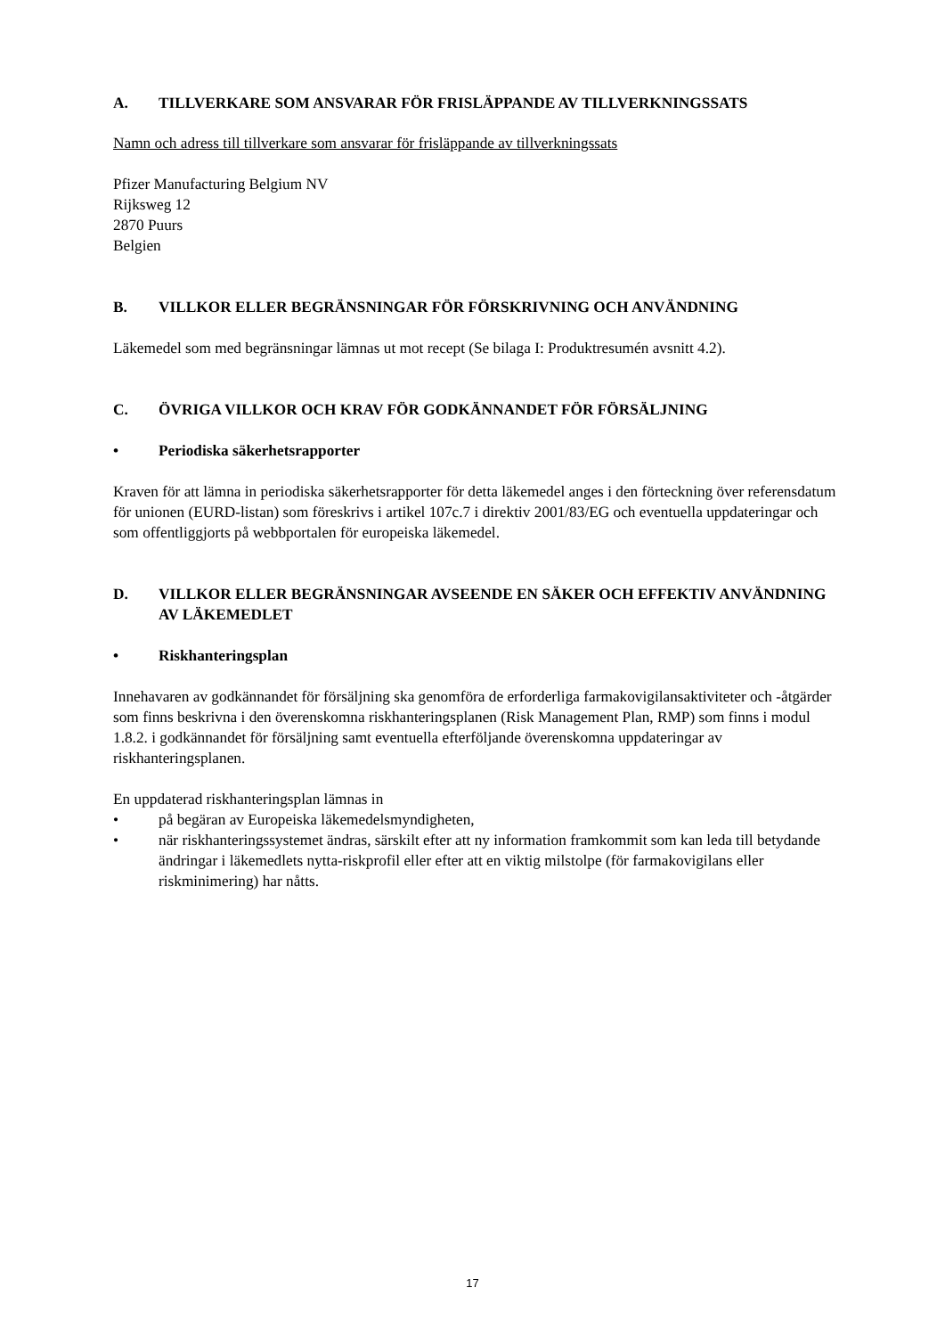A. TILLVERKARE SOM ANSVARAR FÖR FRISLÄPPANDE AV TILLVERKNINGSSATS
Namn och adress till tillverkare som ansvarar för frisläppande av tillverkningssats
Pfizer Manufacturing Belgium NV
Rijksweg 12
2870 Puurs
Belgien
B. VILLKOR ELLER BEGRÄNSNINGAR FÖR FÖRSKRIVNING OCH ANVÄNDNING
Läkemedel som med begränsningar lämnas ut mot recept (Se bilaga I: Produktresumén avsnitt 4.2).
C. ÖVRIGA VILLKOR OCH KRAV FÖR GODKÄNNANDET FÖR FÖRSÄLJNING
• Periodiska säkerhetsrapporter
Kraven för att lämna in periodiska säkerhetsrapporter för detta läkemedel anges i den förteckning över referensdatum för unionen (EURD-listan) som föreskrivs i artikel 107c.7 i direktiv 2001/83/EG och eventuella uppdateringar och som offentliggjorts på webbportalen för europeiska läkemedel.
D. VILLKOR ELLER BEGRÄNSNINGAR AVSEENDE EN SÄKER OCH EFFEKTIV ANVÄNDNING AV LÄKEMEDLET
• Riskhanteringsplan
Innehavaren av godkännandet för försäljning ska genomföra de erforderliga farmakovigilansaktiviteter och -åtgärder som finns beskrivna i den överenskomna riskhanteringsplanen (Risk Management Plan, RMP) som finns i modul 1.8.2. i godkännandet för försäljning samt eventuella efterföljande överenskomna uppdateringar av riskhanteringsplanen.
En uppdaterad riskhanteringsplan lämnas in
• på begäran av Europeiska läkemedelsmyndigheten,
• när riskhanteringssystemet ändras, särskilt efter att ny information framkommit som kan leda till betydande ändringar i läkemedlets nytta-riskprofil eller efter att en viktig milstolpe (för farmakovigilans eller riskminimering) har nåtts.
17